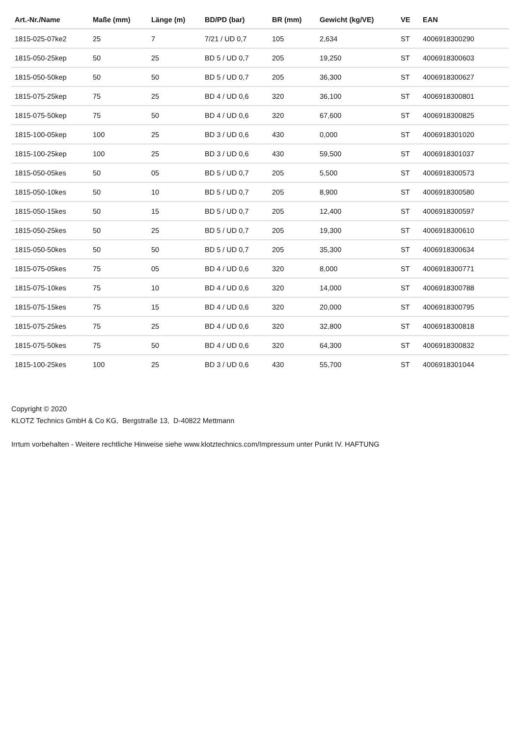| Art.-Nr./Name | Maße (mm) | Länge (m) | BD/PD (bar) | BR (mm) | Gewicht (kg/VE) | VE | EAN |
| --- | --- | --- | --- | --- | --- | --- | --- |
| 1815-025-07ke2 | 25 | 7 | 7/21 / UD 0,7 | 105 | 2,634 | ST | 4006918300290 |
| 1815-050-25kep | 50 | 25 | BD 5 / UD 0,7 | 205 | 19,250 | ST | 4006918300603 |
| 1815-050-50kep | 50 | 50 | BD 5 / UD 0,7 | 205 | 36,300 | ST | 4006918300627 |
| 1815-075-25kep | 75 | 25 | BD 4 / UD 0,6 | 320 | 36,100 | ST | 4006918300801 |
| 1815-075-50kep | 75 | 50 | BD 4 / UD 0,6 | 320 | 67,600 | ST | 4006918300825 |
| 1815-100-05kep | 100 | 25 | BD 3 / UD 0,6 | 430 | 0,000 | ST | 4006918301020 |
| 1815-100-25kep | 100 | 25 | BD 3 / UD 0,6 | 430 | 59,500 | ST | 4006918301037 |
| 1815-050-05kes | 50 | 05 | BD 5 / UD 0,7 | 205 | 5,500 | ST | 4006918300573 |
| 1815-050-10kes | 50 | 10 | BD 5 / UD 0,7 | 205 | 8,900 | ST | 4006918300580 |
| 1815-050-15kes | 50 | 15 | BD 5 / UD 0,7 | 205 | 12,400 | ST | 4006918300597 |
| 1815-050-25kes | 50 | 25 | BD 5 / UD 0,7 | 205 | 19,300 | ST | 4006918300610 |
| 1815-050-50kes | 50 | 50 | BD 5 / UD 0,7 | 205 | 35,300 | ST | 4006918300634 |
| 1815-075-05kes | 75 | 05 | BD 4 / UD 0,6 | 320 | 8,000 | ST | 4006918300771 |
| 1815-075-10kes | 75 | 10 | BD 4 / UD 0,6 | 320 | 14,000 | ST | 4006918300788 |
| 1815-075-15kes | 75 | 15 | BD 4 / UD 0,6 | 320 | 20,000 | ST | 4006918300795 |
| 1815-075-25kes | 75 | 25 | BD 4 / UD 0,6 | 320 | 32,800 | ST | 4006918300818 |
| 1815-075-50kes | 75 | 50 | BD 4 / UD 0,6 | 320 | 64,300 | ST | 4006918300832 |
| 1815-100-25kes | 100 | 25 | BD 3 / UD 0,6 | 430 | 55,700 | ST | 4006918301044 |
Copyright © 2020
KLOTZ Technics GmbH & Co KG, Bergstraße 13, D-40822 Mettmann
Irrtum vorbehalten - Weitere rechtliche Hinweise siehe www.klotztechnics.com/Impressum unter Punkt IV. HAFTUNG